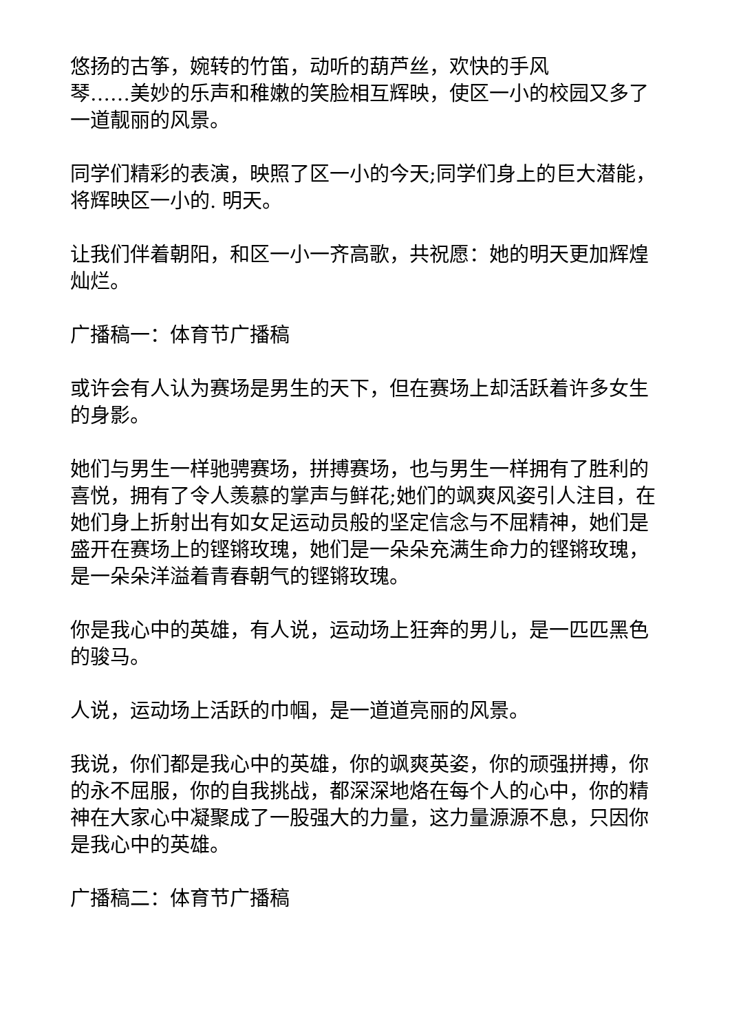悠扬的古筝，婉转的竹笛，动听的葫芦丝，欢快的手风
琴……美妙的乐声和稚嫩的笑脸相互辉映，使区一小的校园又多了一道靓丽的风景。
同学们精彩的表演，映照了区一小的今天;同学们身上的巨大潜能，将辉映区一小的. 明天。
让我们伴着朝阳，和区一小一齐高歌，共祝愿：她的明天更加辉煌灿烂。
广播稿一：体育节广播稿
或许会有人认为赛场是男生的天下，但在赛场上却活跃着许多女生的身影。
她们与男生一样驰骋赛场，拼搏赛场，也与男生一样拥有了胜利的喜悦，拥有了令人羡慕的掌声与鲜花;她们的飒爽风姿引人注目，在她们身上折射出有如女足运动员般的坚定信念与不屈精神，她们是盛开在赛场上的铿锵玫瑰，她们是一朵朵充满生命力的铿锵玫瑰，是一朵朵洋溢着青春朝气的铿锵玫瑰。
你是我心中的英雄，有人说，运动场上狂奔的男儿，是一匹匹黑色的骏马。
人说，运动场上活跃的巾帼，是一道道亮丽的风景。
我说，你们都是我心中的英雄，你的飒爽英姿，你的顽强拼搏，你的永不屈服，你的自我挑战，都深深地烙在每个人的心中，你的精神在大家心中凝聚成了一股强大的力量，这力量源源不息，只因你是我心中的英雄。
广播稿二：体育节广播稿